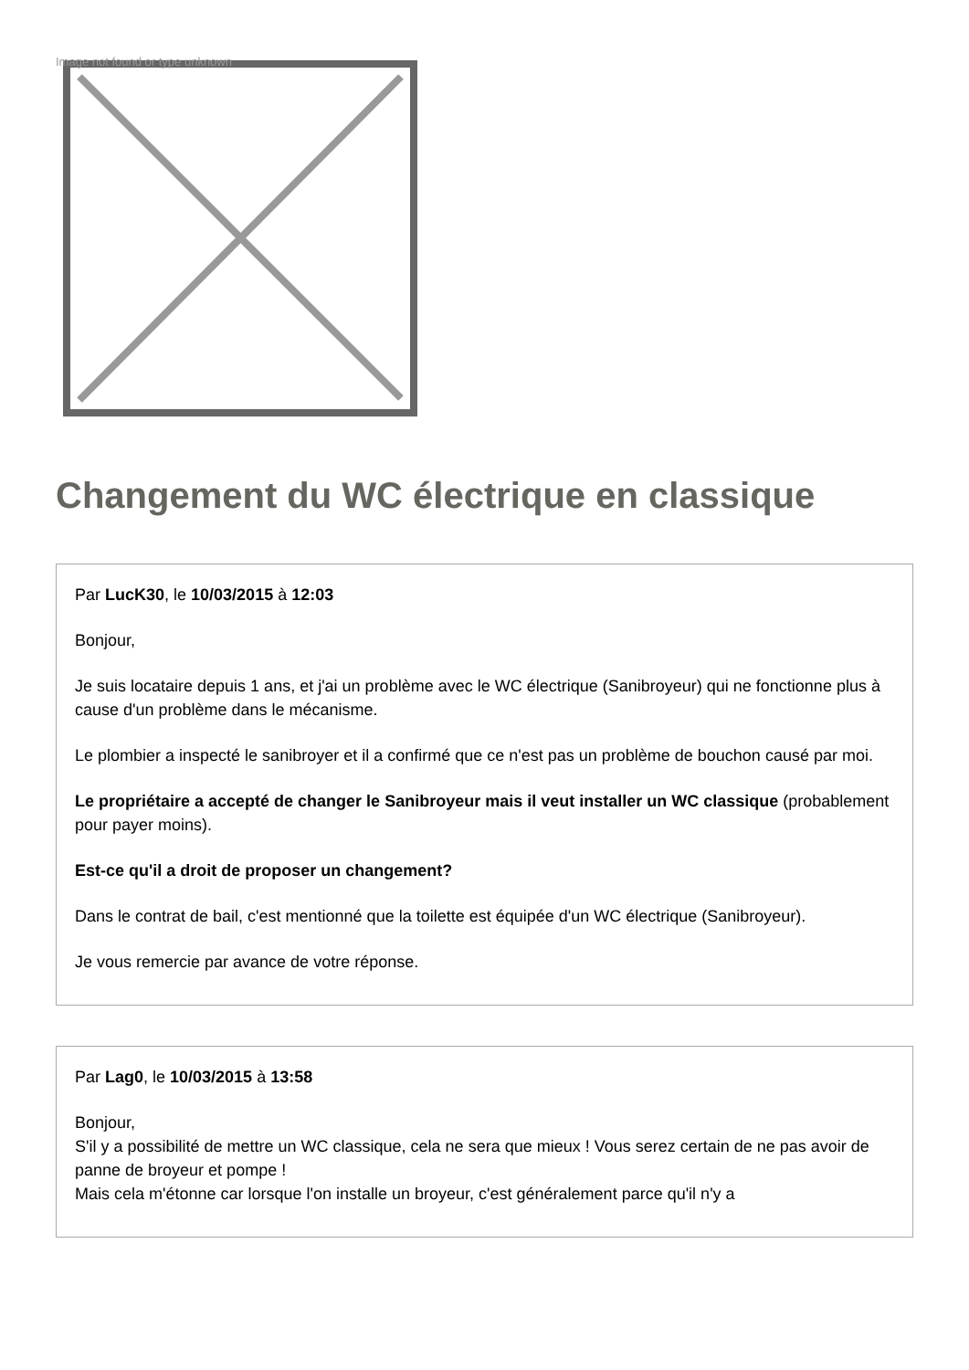Image not found or type unknown
Changement du WC électrique en classique
Par LucK30, le 10/03/2015 à 12:03
Bonjour,
Je suis locataire depuis 1 ans, et j'ai un problème avec le WC électrique (Sanibroyeur) qui ne fonctionne plus à cause d'un problème dans le mécanisme.
Le plombier a inspecté le sanibroyer et il a confirmé que ce n'est pas un problème de bouchon causé par moi.
Le propriétaire a accepté de changer le Sanibroyeur mais il veut installer un WC classique (probablement pour payer moins).
Est-ce qu'il a droit de proposer un changement?
Dans le contrat de bail, c'est mentionné que la toilette est équipée d'un WC électrique (Sanibroyeur).
Je vous remercie par avance de votre réponse.
Par Lag0, le 10/03/2015 à 13:58
Bonjour,
S'il y a possibilité de mettre un WC classique, cela ne sera que mieux ! Vous serez certain de ne pas avoir de panne de broyeur et pompe !
Mais cela m'étonne car lorsque l'on installe un broyeur, c'est généralement parce qu'il n'y a